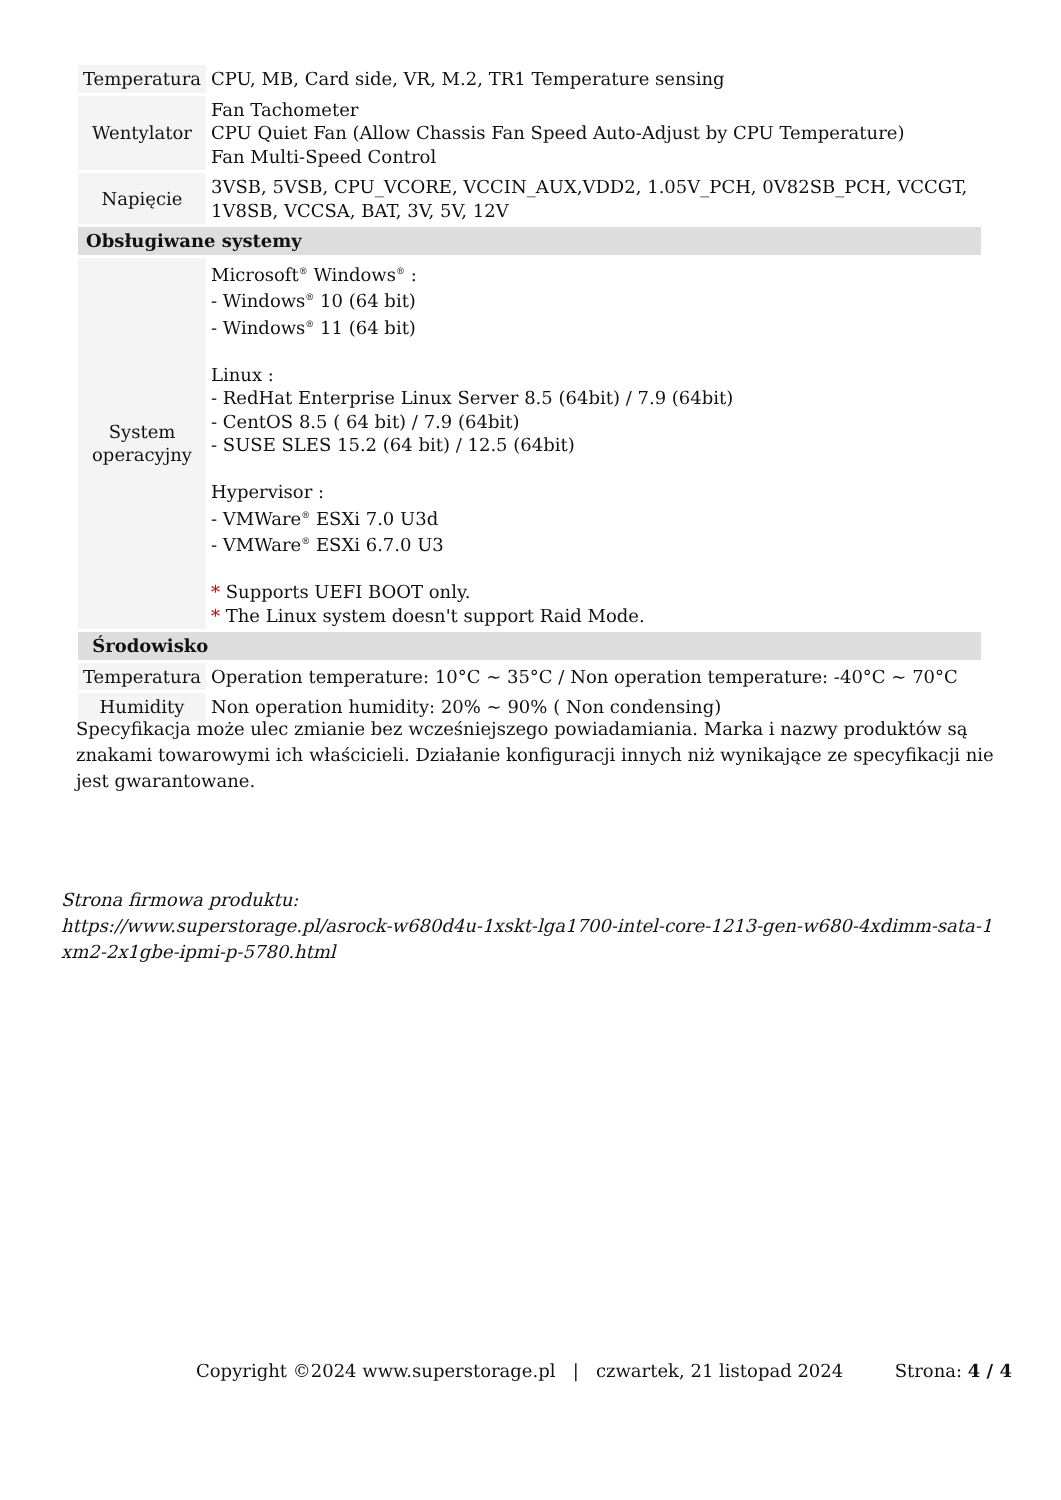| Temperatura | CPU, MB, Card side, VR, M.2, TR1 Temperature sensing |
| Wentylator | Fan Tachometer CPU Quiet Fan (Allow Chassis Fan Speed Auto-Adjust by CPU Temperature) Fan Multi-Speed Control |
| Napięcie | 3VSB, 5VSB, CPU_VCORE, VCCIN_AUX,VDD2, 1.05V_PCH, 0V82SB_PCH, VCCGT, 1V8SB, VCCSA, BAT, 3V, 5V, 12V |
| Obsługiwane systemy | |
| System operacyjny | Microsoft<sup>®</sup> Windows<sup>®</sup> : - Windows<sup>®</sup> 10 (64 bit) - Windows<sup>®</sup> 11 (64 bit) Linux : - RedHat Enterprise Linux Server 8.5 (64bit) / 7.9 (64bit) - CentOS 8.5 ( 64 bit) / 7.9 (64bit) - SUSE SLES 15.2 (64 bit) / 12.5 (64bit) Hypervisor : - VMWare<sup>®</sup> ESXi 7.0 U3d - VMWare<sup>®</sup> ESXi 6.7.0 U3 * Supports UEFI BOOT only. * The Linux system doesn't support Raid Mode. |
| Środowisko | |
| Temperatura | Operation temperature: 10°C ~ 35°C / Non operation temperature: -40°C ~ 70°C |
| Humidity | Non operation humidity: 20% ~ 90% ( Non condensing) |
Specyfikacja może ulec zmianie bez wcześniejszego powiadamiania. Marka i nazwy produktów są znakami towarowymi ich właścicieli. Działanie konfiguracji innych niż wynikające ze specyfikacji nie jest gwarantowane.
Strona firmowa produktu:
https://www.superstorage.pl/asrock-w680d4u-1xskt-lga1700-intel-core-1213-gen-w680-4xdimm-sata-1xm2-2x1gbe-ipmi-p-5780.html
Copyright ©2024 www.superstorage.pl | czwartek, 21 listopad 2024 Strona: 4 / 4